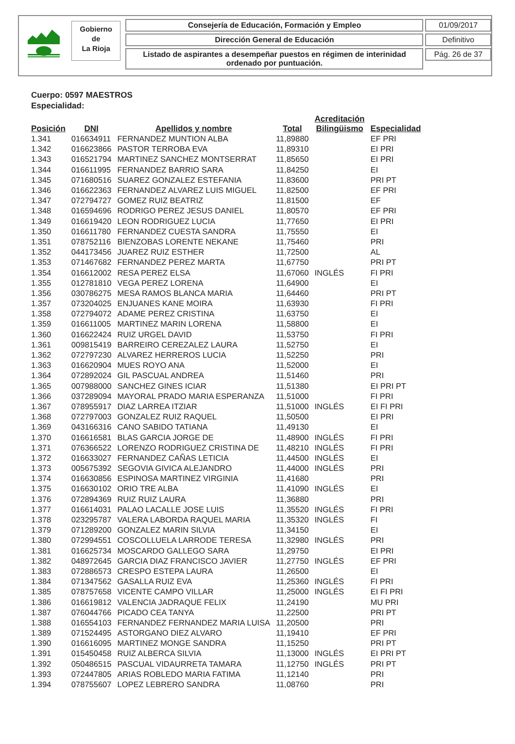Gobierno
de
La Rioja
Consejería de Educación, Formación y Empleo
Dirección General de Educación
Listado de aspirantes a desempeñar puestos en régimen de interinidad ordenado por puntuación.
01/09/2017
Definitivo
Pág. 26 de 37
Cuerpo: 0597 MAESTROS
Especialidad:
| Posición | DNI | Apellidos y nombre | Total | Acreditación Bilingüismo | Especialidad |
| --- | --- | --- | --- | --- | --- |
| 1.341 | 016634911 | FERNANDEZ MUNTION ALBA | 11,89880 | | EF PRI |
| 1.342 | 016623866 | PASTOR TERROBA EVA | 11,89310 | | EI PRI |
| 1.343 | 016521794 | MARTINEZ SANCHEZ MONTSERRAT | 11,85650 | | EI PRI |
| 1.344 | 016611995 | FERNANDEZ BARRIO SARA | 11,84250 | | EI |
| 1.345 | 071680516 | SUAREZ GONZALEZ ESTEFANIA | 11,83600 | | PRI PT |
| 1.346 | 016622363 | FERNANDEZ ALVAREZ LUIS MIGUEL | 11,82500 | | EF PRI |
| 1.347 | 072794727 | GOMEZ RUIZ BEATRIZ | 11,81500 | | EF |
| 1.348 | 016594696 | RODRIGO PEREZ JESUS DANIEL | 11,80570 | | EF PRI |
| 1.349 | 016619420 | LEON RODRIGUEZ LUCIA | 11,77650 | | EI PRI |
| 1.350 | 016611780 | FERNANDEZ CUESTA SANDRA | 11,75550 | | EI |
| 1.351 | 078752116 | BIENZOBAS LORENTE NEKANE | 11,75460 | | PRI |
| 1.352 | 044173456 | JUAREZ RUIZ ESTHER | 11,72500 | | AL |
| 1.353 | 071467682 | FERNANDEZ PEREZ MARTA | 11,67750 | | PRI PT |
| 1.354 | 016612002 | RESA PEREZ ELSA | 11,67060 | INGLÉS | FI PRI |
| 1.355 | 012781810 | VEGA PEREZ LORENA | 11,64900 | | EI |
| 1.356 | 030786275 | MESA RAMOS BLANCA MARIA | 11,64460 | | PRI PT |
| 1.357 | 073204025 | ENJUANES KANE MOIRA | 11,63930 | | FI PRI |
| 1.358 | 072794072 | ADAME PEREZ CRISTINA | 11,63750 | | EI |
| 1.359 | 016611005 | MARTINEZ MARIN LORENA | 11,58800 | | EI |
| 1.360 | 016622424 | RUIZ URGEL DAVID | 11,53750 | | FI PRI |
| 1.361 | 009815419 | BARREIRO CEREZALEZ LAURA | 11,52750 | | EI |
| 1.362 | 072797230 | ALVAREZ HERREROS LUCIA | 11,52250 | | PRI |
| 1.363 | 016620904 | MUES ROYO ANA | 11,52000 | | EI |
| 1.364 | 072892024 | GIL PASCUAL ANDREA | 11,51460 | | PRI |
| 1.365 | 007988000 | SANCHEZ GINES ICIAR | 11,51380 | | EI PRI PT |
| 1.366 | 037289094 | MAYORAL PRADO MARIA ESPERANZA | 11,51000 | | FI PRI |
| 1.367 | 078955917 | DIAZ LARREA ITZIAR | 11,51000 | INGLÉS | EI FI PRI |
| 1.368 | 072797003 | GONZALEZ RUIZ RAQUEL | 11,50500 | | EI PRI |
| 1.369 | 043166316 | CANO SABIDO TATIANA | 11,49130 | | EI |
| 1.370 | 016616581 | BLAS GARCIA JORGE DE | 11,48900 | INGLÉS | FI PRI |
| 1.371 | 076366522 | LORENZO RODRIGUEZ CRISTINA DE | 11,48210 | INGLÉS | FI PRI |
| 1.372 | 016633027 | FERNANDEZ CAÑAS LETICIA | 11,44500 | INGLÉS | EI |
| 1.373 | 005675392 | SEGOVIA GIVICA ALEJANDRO | 11,44000 | INGLÉS | PRI |
| 1.374 | 016630856 | ESPINOSA MARTINEZ VIRGINIA | 11,41680 | | PRI |
| 1.375 | 016630102 | ORIO TRE ALBA | 11,41090 | INGLÉS | EI |
| 1.376 | 072894369 | RUIZ RUIZ LAURA | 11,36880 | | PRI |
| 1.377 | 016614031 | PALAO LACALLE JOSE LUIS | 11,35520 | INGLÉS | FI PRI |
| 1.378 | 023295787 | VALERA LABORDA RAQUEL MARIA | 11,35320 | INGLÉS | FI |
| 1.379 | 071289200 | GONZALEZ MARIN SILVIA | 11,34150 | | EI |
| 1.380 | 072994551 | COSCOLLUELA LARRODE TERESA | 11,32980 | INGLÉS | PRI |
| 1.381 | 016625734 | MOSCARDO GALLEGO SARA | 11,29750 | | EI PRI |
| 1.382 | 048972645 | GARCIA DIAZ FRANCISCO JAVIER | 11,27750 | INGLÉS | EF PRI |
| 1.383 | 072886573 | CRESPO ESTEPA LAURA | 11,26500 | | EI |
| 1.384 | 071347562 | GASALLA RUIZ EVA | 11,25360 | INGLÉS | FI PRI |
| 1.385 | 078757658 | VICENTE CAMPO VILLAR | 11,25000 | INGLÉS | EI FI PRI |
| 1.386 | 016619812 | VALENCIA JADRAQUE FELIX | 11,24190 | | MU PRI |
| 1.387 | 076044766 | PICADO CEA TANYA | 11,22500 | | PRI PT |
| 1.388 | 016554103 | FERNANDEZ FERNANDEZ MARIA LUISA | 11,20500 | | PRI |
| 1.389 | 071524495 | ASTORGANO DIEZ ALVARO | 11,19410 | | EF PRI |
| 1.390 | 016616095 | MARTINEZ MONGE SANDRA | 11,15250 | | PRI PT |
| 1.391 | 015450458 | RUIZ ALBERCA SILVIA | 11,13000 | INGLÉS | EI PRI PT |
| 1.392 | 050486515 | PASCUAL VIDAURRETA TAMARA | 11,12750 | INGLÉS | PRI PT |
| 1.393 | 072447805 | ARIAS ROBLEDO MARIA FATIMA | 11,12140 | | PRI |
| 1.394 | 078755607 | LOPEZ LEBRERO SANDRA | 11,08760 | | PRI |